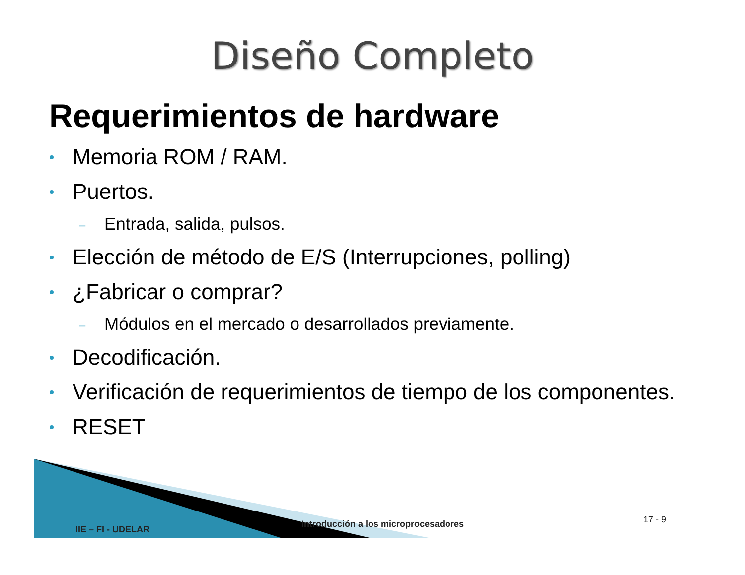Diseño Completo
Requerimientos de hardware
Memoria ROM / RAM.
Puertos.
– Entrada, salida, pulsos.
Elección de método de E/S (Interrupciones, polling)
¿Fabricar o comprar?
– Módulos en el mercado o desarrollados previamente.
Decodificación.
Verificación de requerimientos de tiempo de los componentes.
RESET
IIE – FI - UDELAR
Introducción a los microprocesadores
17 - 9